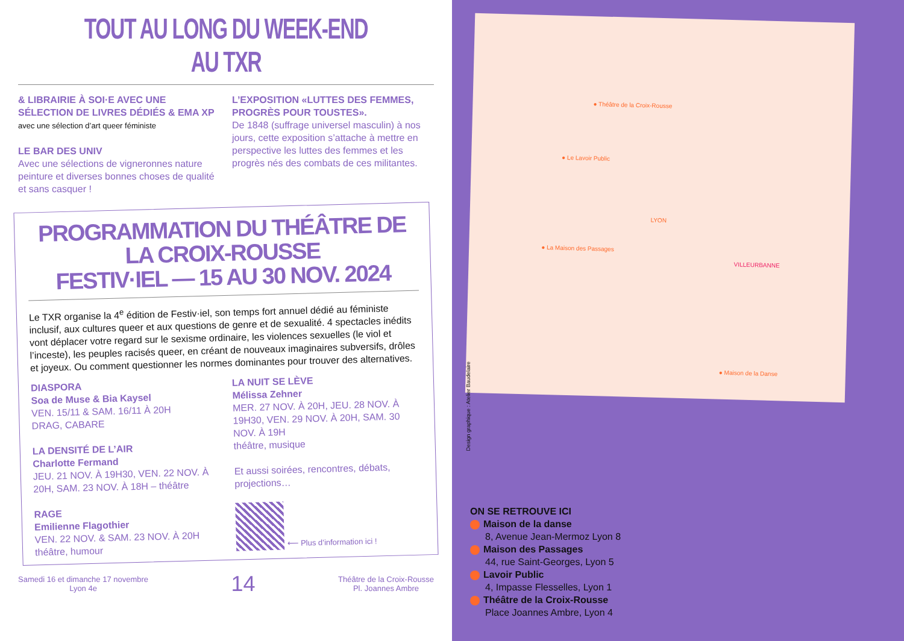TOUT AU LONG DU WEEK-END AU TXR
& LIBRAIRIE À SOI·E AVEC UNE SÉLECTION DE LIVRES DÉDIÉS & EMA XP
avec une sélection d’art queer féministe
LE BAR DES UNIV
Avec une sélections de vigneronnes nature peinture et diverses bonnes choses de qualité et sans casquer !
L’EXPOSITION «LUTTES DES FEMMES, PROGRÈS POUR TOUSTES».
De 1848 (suffrage universel masculin) à nos jours, cette exposition s’attache à mettre en perspective les luttes des femmes et les progrès nés des combats de ces militantes.
PROGRAMMATION DU THÉÂTRE DE LA CROIX-ROUSSE
FESTIV·IEL — 15 AU 30 NOV. 2024
Le TXR organise la 4<sup>e</sup> édition de Festiv·iel, son temps fort annuel dédié au féministe inclusif, aux cultures queer et aux questions de genre et de sexualité. 4 spectacles inédits vont déplacer votre regard sur le sexisme ordinaire, les violences sexuelles (le viol et l’inceste), les peuples racisés queer, en créant de nouveaux imaginaires subversifs, drôles et joyeux. Ou comment questionner les normes dominantes pour trouver des alternatives.
DIASPORA
Soa de Muse & Bia Kaysel
VEN. 15/11 & SAM. 16/11 À 20H
DRAG, CABARE
LA DENSITÉ DE L’AIR
Charlotte Fermand
JEU. 21 NOV. À 19H30, VEN. 22 NOV. À 20H, SAM. 23 NOV. À 18H – théâtre
RAGE
Emilienne Flagothier
VEN. 22 NOV. & SAM. 23 NOV. À 20H
théâtre, humour
LA NUIT SE LÈVE
Mélissa Zehner
MER. 27 NOV. À 20H, JEU. 28 NOV. À 19H30, VEN. 29 NOV. À 20H, SAM. 30 NOV. À 19H
théâtre, musique
Et aussi soirées, rencontres, débats, projections…
⟵ Plus d’information ici !
Samedi 16 et dimanche 17 novembre
Lyon 4e 14 Théâtre de la Croix-Rousse
Pl. Joannes Ambre
● Théâtre de la Croix-Rousse
● Le Lavoir Public
● La Maison des Passages
VILLEURBANNE
LYON
● Maison de la Danse
Design graphique : Atelier Baudelaire
ON SE RETROUVE ICI
Maison de la danse
8, Avenue Jean-Mermoz Lyon 8
Maison des Passages
44, rue Saint-Georges, Lyon 5
Lavoir Public
4, Impasse Flesselles, Lyon 1
Théâtre de la Croix-Rousse
Place Joannes Ambre, Lyon 4